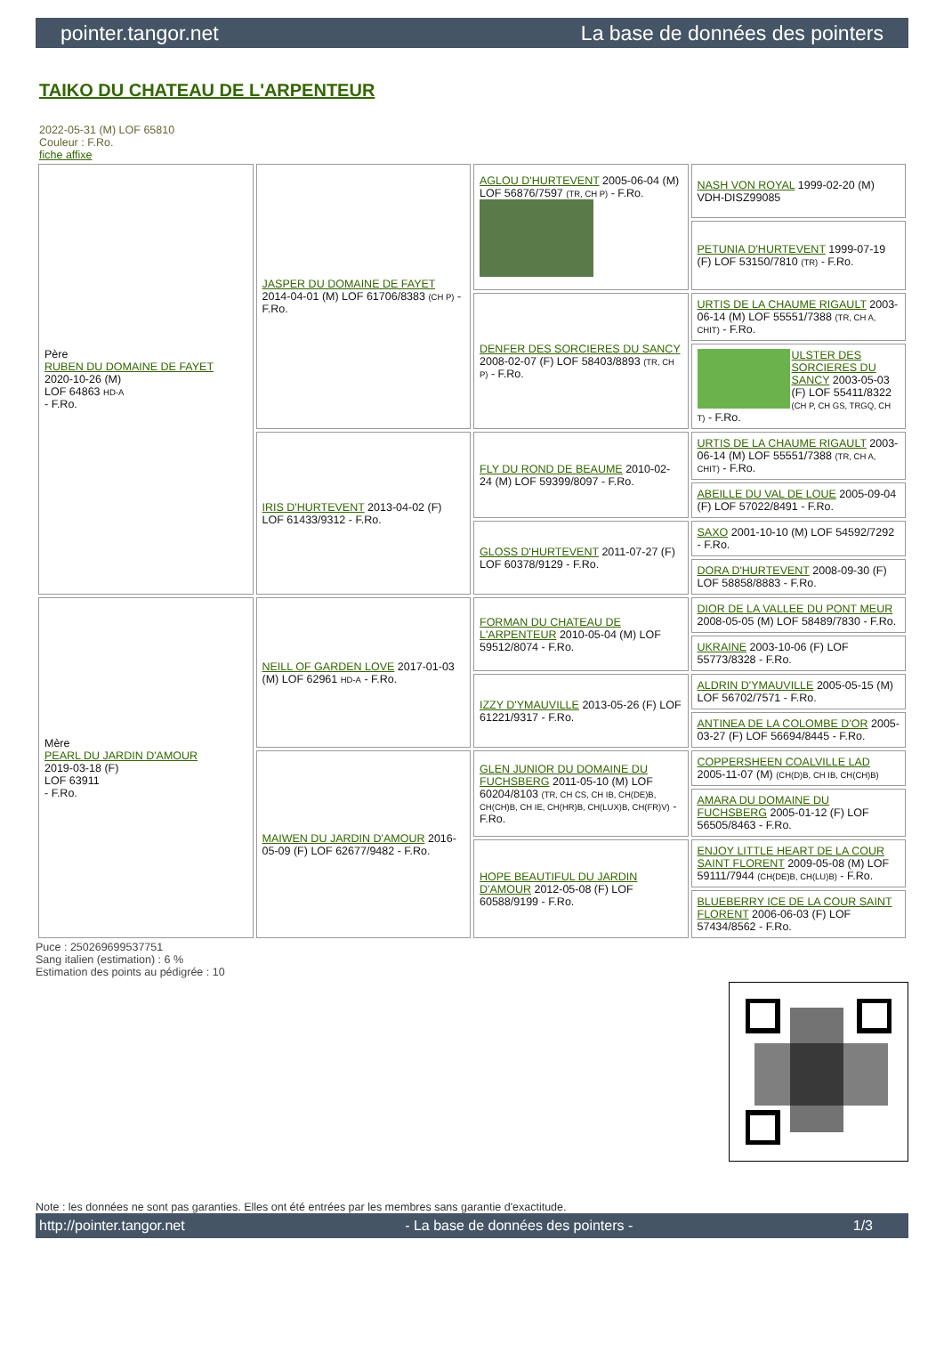pointer.tangor.net La base de données des pointers
TAIKO DU CHATEAU DE L'ARPENTEUR
2022-05-31 (M) LOF 65810
Couleur : F.Ro.
fiche affixe
| Père RUBEN DU DOMAINE DE FAYET 2020-10-26 (M) LOF 64863 HD-A - F.Ro. | JASPER DU DOMAINE DE FAYET 2014-04-01 (M) LOF 61706/8383 (CH P) - F.Ro. | AGLOU D'HURTEVENT 2005-06-04 (M) LOF 56876/7597 (TR, CH P) - F.Ro. | NASH VON ROYAL 1999-02-20 (M) VDH-DISZ99085 |
| | | | PETUNIA D'HURTEVENT 1999-07-19 (F) LOF 53150/7810 (TR) - F.Ro. |
| | | DENFER DES SORCIERES DU SANCY 2008-02-07 (F) LOF 58403/8893 (TR, CH P) - F.Ro. | URTIS DE LA CHAUME RIGAULT 2003-06-14 (M) LOF 55551/7388 (TR, CH A, CHIT) - F.Ro. |
| | | | ULSTER DES SORCIERES DU SANCY 2003-05-03 (F) LOF 55411/8322 (CH P, CH GS, TRGQ, CH T) - F.Ro. |
| | IRIS D'HURTEVENT 2013-04-02 (F) LOF 61433/9312 - F.Ro. | FLY DU ROND DE BEAUME 2010-02-24 (M) LOF 59399/8097 - F.Ro. | URTIS DE LA CHAUME RIGAULT 2003-06-14 (M) LOF 55551/7388 (TR, CH A, CHIT) - F.Ro. |
| | | | ABEILLE DU VAL DE LOUE 2005-09-04 (F) LOF 57022/8491 - F.Ro. |
| | | GLOSS D'HURTEVENT 2011-07-27 (F) LOF 60378/9129 - F.Ro. | SAXO 2001-10-10 (M) LOF 54592/7292 - F.Ro. |
| | | | DORA D'HURTEVENT 2008-09-30 (F) LOF 58858/8883 - F.Ro. |
| Mère PEARL DU JARDIN D'AMOUR 2019-03-18 (F) LOF 63911 - F.Ro. | NEILL OF GARDEN LOVE 2017-01-03 (M) LOF 62961 HD-A - F.Ro. | FORMAN DU CHATEAU DE L'ARPENTEUR 2010-05-04 (M) LOF 59512/8074 - F.Ro. | DIOR DE LA VALLEE DU PONT MEUR 2008-05-05 (M) LOF 58489/7830 - F.Ro. |
| | | | UKRAINE 2003-10-06 (F) LOF 55773/8328 - F.Ro. |
| | | IZZY D'YMAUVILLE 2013-05-26 (F) LOF 61221/9317 - F.Ro. | ALDRIN D'YMAUVILLE 2005-05-15 (M) LOF 56702/7571 - F.Ro. |
| | | | ANTINEA DE LA COLOMBE D'OR 2005-03-27 (F) LOF 56694/8445 - F.Ro. |
| | MAIWEN DU JARDIN D'AMOUR 2016-05-09 (F) LOF 62677/9482 - F.Ro. | GLEN JUNIOR DU DOMAINE DU FUCHSBERG 2011-05-10 (M) LOF 60204/8103 (TR, CH CS, CH IB, CH(DE)B, CH(CH)B, CH IE, CH(HR)B, CH(LUX)B, CH(FR)V) - F.Ro. | COPPERSHEEN COALVILLE LAD 2005-11-07 (M) (CH(D)B, CH IB, CH(CH)B) |
| | | | AMARA DU DOMAINE DU FUCHSBERG 2005-01-12 (F) LOF 56505/8463 - F.Ro. |
| | | HOPE BEAUTIFUL DU JARDIN D'AMOUR 2012-05-08 (F) LOF 60588/9199 - F.Ro. | ENJOY LITTLE HEART DE LA COUR SAINT FLORENT 2009-05-08 (M) LOF 59111/7944 (CH(DE)B, CH(LU)B) - F.Ro. |
| | | | BLUEBERRY ICE DE LA COUR SAINT FLORENT 2006-06-03 (F) LOF 57434/8562 - F.Ro. |
Puce : 250269699537751
Sang italien (estimation) : 6 %
Estimation des points au pédigrée : 10
Note : les données ne sont pas garanties. Elles ont été entrées par les membres sans garantie d'exactitude.
http://pointer.tangor.net - La base de données des pointers - 1/3